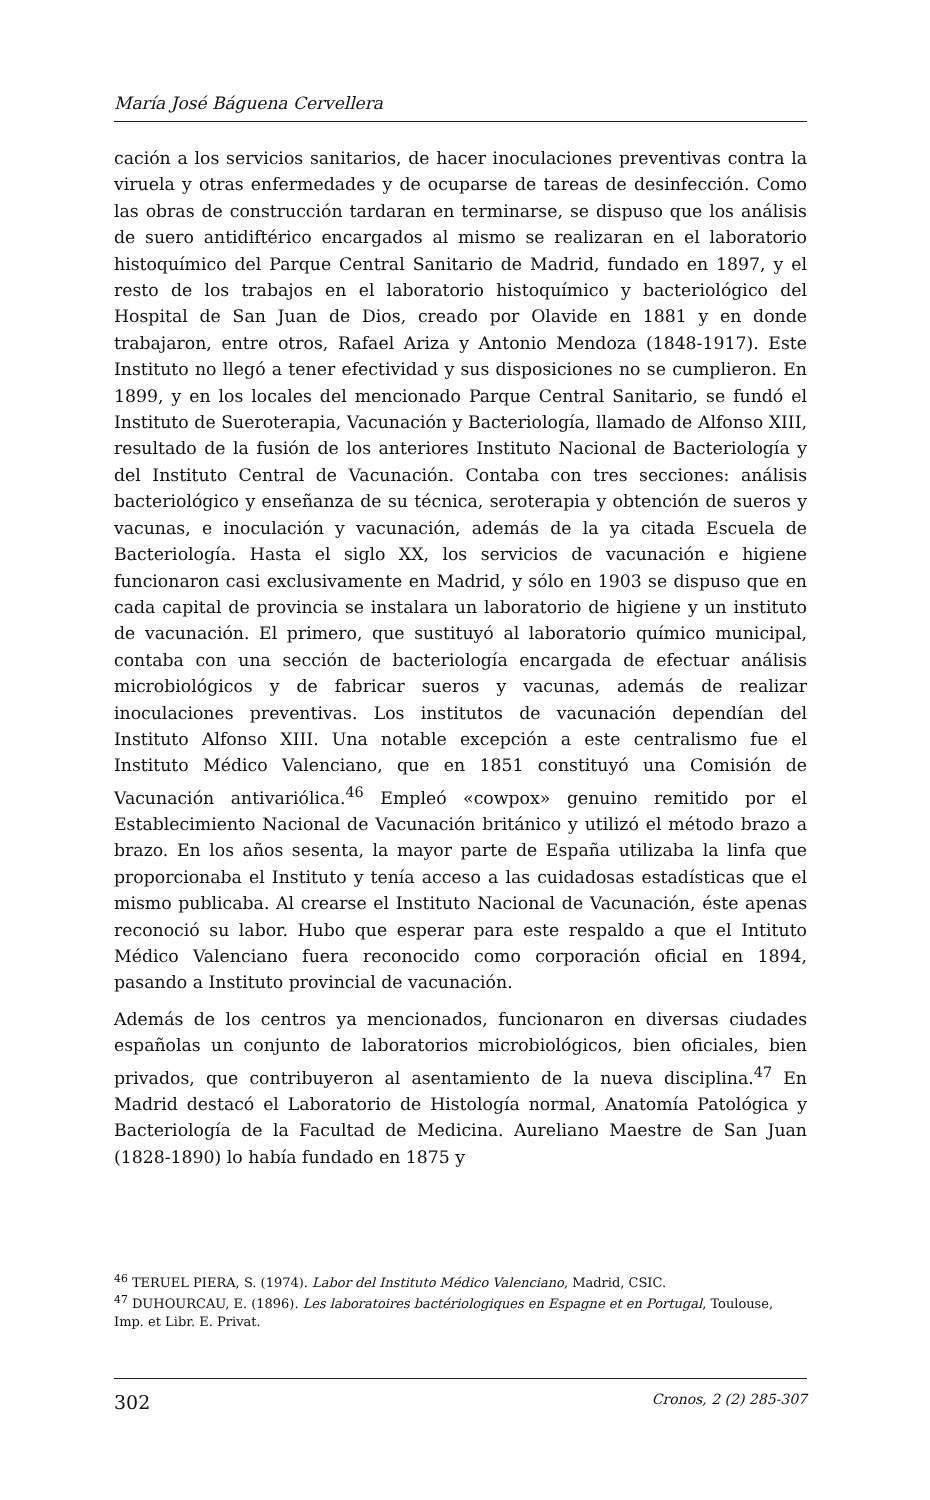María José Báguena Cervellera
cación a los servicios sanitarios, de hacer inoculaciones preventivas contra la viruela y otras enfermedades y de ocuparse de tareas de desinfección. Como las obras de construcción tardaran en terminarse, se dispuso que los análisis de suero antidiftérico encargados al mismo se realizaran en el laboratorio histoquímico del Parque Central Sanitario de Madrid, fundado en 1897, y el resto de los trabajos en el laboratorio histoquímico y bacteriológico del Hospital de San Juan de Dios, creado por Olavide en 1881 y en donde trabajaron, entre otros, Rafael Ariza y Antonio Mendoza (1848-1917). Este Instituto no llegó a tener efectividad y sus disposiciones no se cumplieron. En 1899, y en los locales del mencionado Parque Central Sanitario, se fundó el Instituto de Sueroterapia, Vacunación y Bacteriología, llamado de Alfonso XIII, resultado de la fusión de los anteriores Instituto Nacional de Bacteriología y del Instituto Central de Vacunación. Contaba con tres secciones: análisis bacteriológico y enseñanza de su técnica, seroterapia y obtención de sueros y vacunas, e inoculación y vacunación, además de la ya citada Escuela de Bacteriología. Hasta el siglo XX, los servicios de vacunación e higiene funcionaron casi exclusivamente en Madrid, y sólo en 1903 se dispuso que en cada capital de provincia se instalara un laboratorio de higiene y un instituto de vacunación. El primero, que sustituyó al laboratorio químico municipal, contaba con una sección de bacteriología encargada de efectuar análisis microbiológicos y de fabricar sueros y vacunas, además de realizar inoculaciones preventivas. Los institutos de vacunación dependían del Instituto Alfonso XIII. Una notable excepción a este centralismo fue el Instituto Médico Valenciano, que en 1851 constituyó una Comisión de Vacunación antivariólica.<sup>46</sup> Empleó «cowpox» genuino remitido por el Establecimiento Nacional de Vacunación británico y utilizó el método brazo a brazo. En los años sesenta, la mayor parte de España utilizaba la linfa que proporcionaba el Instituto y tenía acceso a las cuidadosas estadísticas que el mismo publicaba. Al crearse el Instituto Nacional de Vacunación, éste apenas reconoció su labor. Hubo que esperar para este respaldo a que el Intituto Médico Valenciano fuera reconocido como corporación oficial en 1894, pasando a Instituto provincial de vacunación.
Además de los centros ya mencionados, funcionaron en diversas ciudades españolas un conjunto de laboratorios microbiológicos, bien oficiales, bien privados, que contribuyeron al asentamiento de la nueva disciplina.<sup>47</sup> En Madrid destacó el Laboratorio de Histología normal, Anatomía Patológica y Bacteriología de la Facultad de Medicina. Aureliano Maestre de San Juan (1828-1890) lo había fundado en 1875 y
<sup>46</sup> TERUEL PIERA, S. (1974). Labor del Instituto Médico Valenciano, Madrid, CSIC.
<sup>47</sup> DUHOURCAU, E. (1896). Les laboratoires bactériologiques en Espagne et en Portugal, Toulouse, Imp. et Libr. E. Privat.
302 Cronos, 2 (2) 285-307